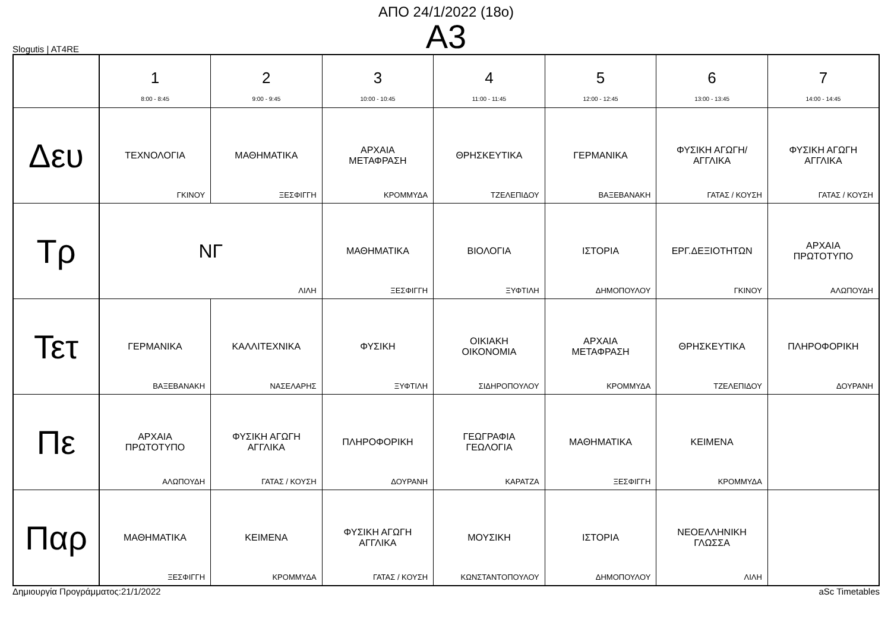ΑΠΟ 24/1/2022 (18ο)
Α3
Slogutis | AT4RE
| | 1 8:00 - 8:45 | 2 9:00 - 9:45 | 3 10:00 - 10:45 | 4 11:00 - 11:45 | 5 12:00 - 12:45 | 6 13:00 - 13:45 | 7 14:00 - 14:45 |
| --- | --- | --- | --- | --- | --- | --- | --- |
| Δευ | ΤΕΧΝΟΛΟΓΙΑ ΓΚΙΝΟΥ | ΜΑΘΗΜΑΤΙΚΑ ΞΕΣΦΙΓΓΗ | ΑΡΧΑΙΑ ΜΕΤΑΦΡΑΣΗ ΚΡΟΜΜΥΔΑ | ΘΡΗΣΚΕΥΤΙΚΑ ΤΖΕΛΕΠΙΔΟΥ | ΓΕΡΜΑΝΙΚΑ ΒΑΞΕΒΑΝΑΚΗ | ΦΥΣΙΚΗ ΑΓΩΓΗ/ ΑΓΓΛΙΚΑ ΓΑΤΑΣ / ΚΟΥΣΗ | ΦΥΣΙΚΗ ΑΓΩΓΗ ΑΓΓΛΙΚΑ ΓΑΤΑΣ / ΚΟΥΣΗ |
| Τρ | ΝΓ ΛΙΛΗ | | ΜΑΘΗΜΑΤΙΚΑ ΞΕΣΦΙΓΓΗ | ΒΙΟΛΟΓΙΑ ΞΥΦΤΙΛΗ | ΙΣΤΟΡΙΑ ΔΗΜΟΠΟΥΛΟΥ | ΕΡΓ.ΔΕΞΙΟΤΗΤΩΝ ΓΚΙΝΟΥ | ΑΡΧΑΙΑ ΠΡΩΤΟΤΥΠΟ ΑΛΩΠΟΥΔΗ |
| Τετ | ΓΕΡΜΑΝΙΚΑ ΒΑΞΕΒΑΝΑΚΗ | ΚΑΛΛΙΤΕΧΝΙΚΑ ΝΑΣΕΛΑΡΗΣ | ΦΥΣΙΚΗ ΞΥΦΤΙΛΗ | ΟΙΚΙΑΚΗ ΟΙΚΟΝΟΜΙΑ ΣΙΔΗΡΟΠΟΥΛΟΥ | ΑΡΧΑΙΑ ΜΕΤΑΦΡΑΣΗ ΚΡΟΜΜΥΔΑ | ΘΡΗΣΚΕΥΤΙΚΑ ΤΖΕΛΕΠΙΔΟΥ | ΠΛΗΡΟΦΟΡΙΚΗ ΔΟΥΡΑΝΗ |
| Πε | ΑΡΧΑΙΑ ΠΡΩΤΟΤΥΠΟ ΑΛΩΠΟΥΔΗ | ΦΥΣΙΚΗ ΑΓΩΓΗ ΑΓΓΛΙΚΑ ΓΑΤΑΣ / ΚΟΥΣΗ | ΠΛΗΡΟΦΟΡΙΚΗ ΔΟΥΡΑΝΗ | ΓΕΩΓΡΑΦΙΑ ΓΕΩΛΟΓΙΑ ΚΑΡΑΤΖΑ | ΜΑΘΗΜΑΤΙΚΑ ΞΕΣΦΙΓΓΗ | ΚΕΙΜΕΝΑ ΚΡΟΜΜΥΔΑ | |
| Παρ | ΜΑΘΗΜΑΤΙΚΑ ΞΕΣΦΙΓΓΗ | ΚΕΙΜΕΝΑ ΚΡΟΜΜΥΔΑ | ΦΥΣΙΚΗ ΑΓΩΓΗ ΑΓΓΛΙΚΑ ΓΑΤΑΣ / ΚΟΥΣΗ | ΜΟΥΣΙΚΗ ΚΩΝΣΤΑΝΤΟΠΟΥΛΟΥ | ΙΣΤΟΡΙΑ ΔΗΜΟΠΟΥΛΟΥ | ΝΕΟΕΛΛΗΝΙΚΗ ΓΛΩΣΣΑ ΛΙΛΗ | |
Δημιουργία Προγράμματος:21/1/2022 aSc Timetables